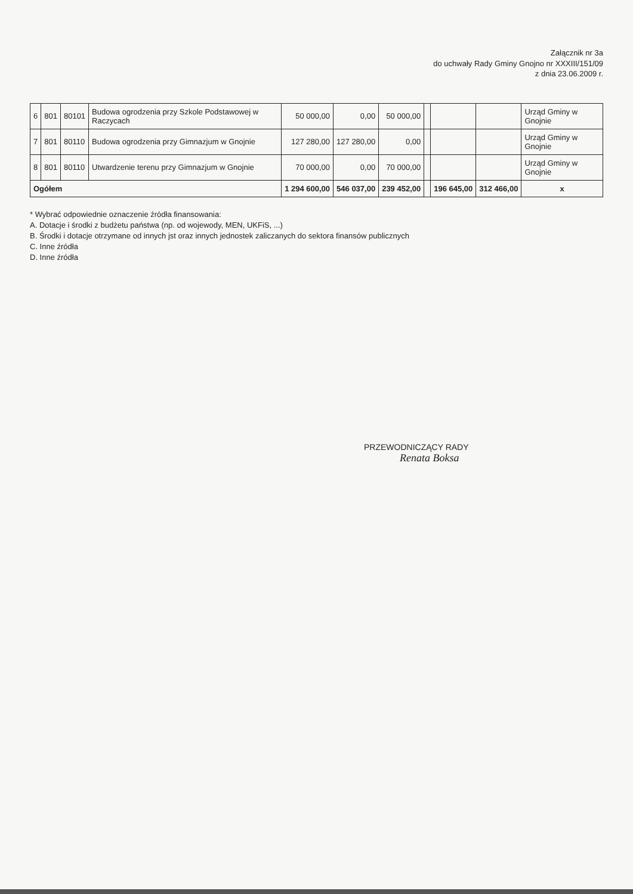Załącznik nr 3a
do uchwały Rady Gminy Gnojno nr XXXIII/151/09
z dnia 23.06.2009 r.
| 6 | 801 | 80101 | Budowa ogrodzenia przy Szkole Podstawowej w Raczycach | 50 000,00 | 0,00 | 50 000,00 | | | | Urząd Gminy w Gnojnie |
| 7 | 801 | 80110 | Budowa ogrodzenia przy Gimnazjum w Gnojnie | 127 280,00 | 127 280,00 | 0,00 | | | | Urząd Gminy w Gnojnie |
| 8 | 801 | 80110 | Utwardzenie terenu przy Gimnazjum w Gnojnie | 70 000,00 | 0,00 | 70 000,00 | | | | Urząd Gminy w Gnojnie |
| Ogółem | | | | 1 294 600,00 | 546 037,00 | 239 452,00 | | 196 645,00 | 312 466,00 | x |
* Wybrać odpowiednie oznaczenie źródła finansowania:
A. Dotacje i środki z budżetu państwa (np. od wojewody, MEN, UKFiS, ...)
B. Środki i dotacje otrzymane od innych jst oraz innych jednostek zaliczanych do sektora finansów publicznych
C. Inne źródła
D. Inne źródła
PRZEWODNICZĄCY RADY
Renata Boksa